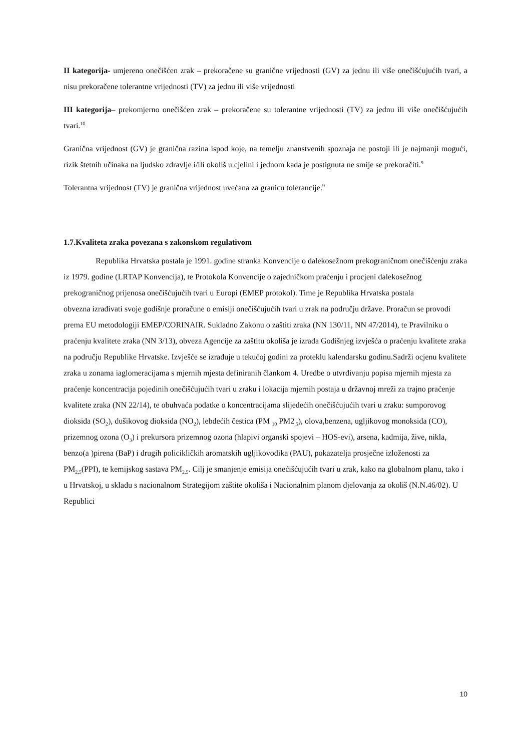II kategorija- umjereno onečišćen zrak – prekoračene su granične vrijednosti (GV) za jednu ili više onečišćujućih tvari, a nisu prekoračene tolerantne vrijednosti (TV) za jednu ili više vrijednosti
III kategorija– prekomjerno onečišćen zrak – prekoračene su tolerantne vrijednosti (TV) za jednu ili više onečišćujućih tvari.<sup>10</sup>
Granična vrijednost (GV) je granična razina ispod koje, na temelju znanstvenih spoznaja ne postoji ili je najmanji mogući, rizik štetnih učinaka na ljudsko zdravlje i/ili okoliš u cjelini i jednom kada je postignuta ne smije se prekoračiti.<sup>9</sup>
Tolerantna vrijednost (TV) je granična vrijednost uvećana za granicu tolerancije.<sup>9</sup>
1.7.Kvaliteta zraka povezana s zakonskom regulativom
Republika Hrvatska postala je 1991. godine stranka Konvencije o dalekosežnom prekograničnom onečišćenju zraka iz 1979. godine (LRTAP Konvencija), te Protokola Konvencije o zajedničkom praćenju i procjeni dalekosežnog prekograničnog prijenosa onečišćujućih tvari u Europi (EMEP protokol). Time je Republika Hrvatska postala
obvezna izrađivati svoje godišnje proračune o emisiji onečišćujućih tvari u zrak na području države. Proračun se provodi prema EU metodologiji EMEP/CORINAIR. Sukladno Zakonu o zaštiti zraka (NN 130/11, NN 47/2014), te Pravilniku o praćenju kvalitete zraka (NN 3/13), obveza Agencije za zaštitu okoliša je izrada Godišnjeg izvješća o praćenju kvalitete zraka na području Republike Hrvatske. Izvješće se izrađuje u tekućoj godini za proteklu kalendarsku godinu.Sadrži ocjenu kvalitete zraka u zonama iaglomeracijama s mjernih mjesta definiranih člankom 4. Uredbe o utvrđivanju popisa mjernih mjesta za praćenje koncentracija pojedinih onečišćujućih tvari u zraku i lokacija mjernih postaja u državnoj mreži za trajno praćenje kvalitete zraka (NN 22/14), te obuhvaća podatke o koncentracijama slijedećih onečišćujućih tvari u zraku: sumporovog dioksida (SO<sub>2</sub>), dušikovog dioksida (NO<sub>2</sub>), lebdećih čestica (PM <sub>10</sub> PM2<sub>,5</sub>), olova,benzena, ugljikovog monoksida (CO), prizemnog ozona (O<sub>3</sub>) i prekursora prizemnog ozona (hlapivi organski spojevi – HOS-evi), arsena, kadmija, žive, nikla, benzo(a )pirena (BaP) i drugih policikličkih aromatskih ugljikovodika (PAU), pokazatelja prosječne izloženosti za PM<sub>2,5</sub>(PPI), te kemijskog sastava PM<sub>2,5</sub>. Cilj je smanjenje emisija onećišćujućih tvari u zrak, kako na globalnom planu, tako i u Hrvatskoj, u skladu s nacionalnom Strategijom zaštite okoliša i Nacionalnim planom djelovanja za okoliš (N.N.46/02). U Republici
10